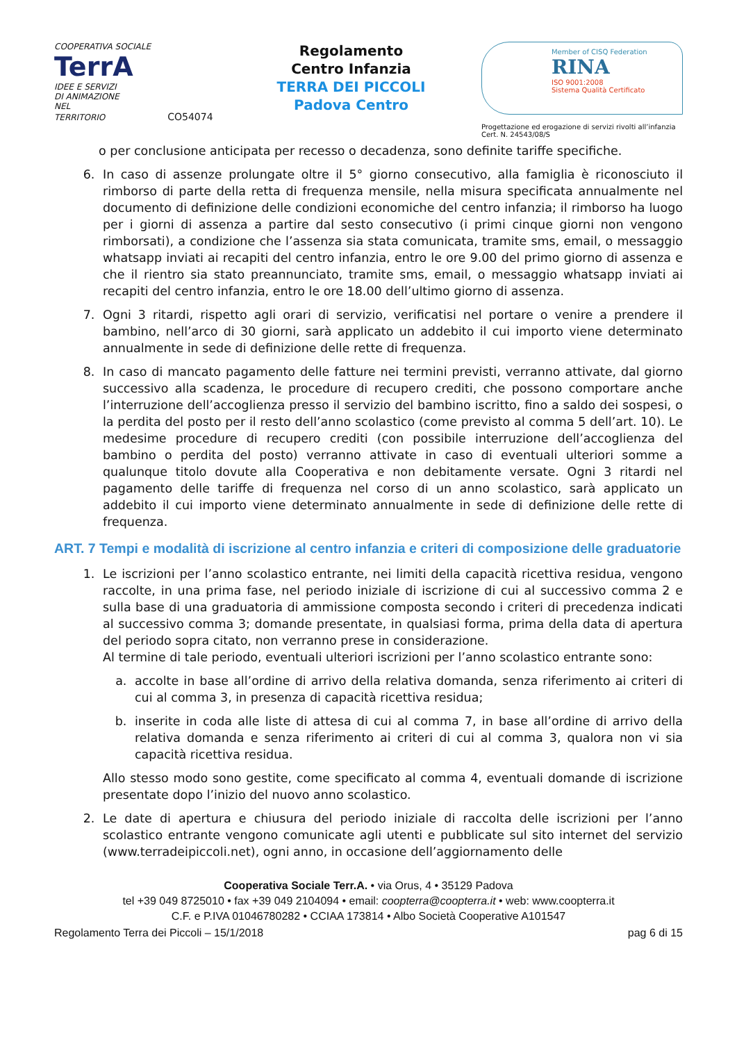COOPERATIVA SOCIALE
TerrA
IDEE E SERVIZI
DI ANIMAZIONE
NEL TERRITORIO CO54074
Regolamento
Centro Infanzia
TERRA DEI PICCOLI
Padova Centro
Member of CISQ Federation
RINA
ISO 9001:2008
Sistema Qualità Certificato
Progettazione ed erogazione di servizi rivolti all’infanzia
Cert. N. 24543/08/S
o per conclusione anticipata per recesso o decadenza, sono definite tariffe specifiche.
6. In caso di assenze prolungate oltre il 5° giorno consecutivo, alla famiglia è riconosciuto il rimborso di parte della retta di frequenza mensile, nella misura specificata annualmente nel documento di definizione delle condizioni economiche del centro infanzia; il rimborso ha luogo per i giorni di assenza a partire dal sesto consecutivo (i primi cinque giorni non vengono rimborsati), a condizione che l’assenza sia stata comunicata, tramite sms, email, o messaggio whatsapp inviati ai recapiti del centro infanzia, entro le ore 9.00 del primo giorno di assenza e che il rientro sia stato preannunciato, tramite sms, email, o messaggio whatsapp inviati ai recapiti del centro infanzia, entro le ore 18.00 dell’ultimo giorno di assenza.
7. Ogni 3 ritardi, rispetto agli orari di servizio, verificatisi nel portare o venire a prendere il bambino, nell’arco di 30 giorni, sarà applicato un addebito il cui importo viene determinato annualmente in sede di definizione delle rette di frequenza.
8. In caso di mancato pagamento delle fatture nei termini previsti, verranno attivate, dal giorno successivo alla scadenza, le procedure di recupero crediti, che possono comportare anche l’interruzione dell’accoglienza presso il servizio del bambino iscritto, fino a saldo dei sospesi, o la perdita del posto per il resto dell’anno scolastico (come previsto al comma 5 dell’art. 10). Le medesime procedure di recupero crediti (con possibile interruzione dell’accoglienza del bambino o perdita del posto) verranno attivate in caso di eventuali ulteriori somme a qualunque titolo dovute alla Cooperativa e non debitamente versate. Ogni 3 ritardi nel pagamento delle tariffe di frequenza nel corso di un anno scolastico, sarà applicato un addebito il cui importo viene determinato annualmente in sede di definizione delle rette di frequenza.
ART. 7 Tempi e modalità di iscrizione al centro infanzia e criteri di composizione delle graduatorie
1. Le iscrizioni per l’anno scolastico entrante, nei limiti della capacità ricettiva residua, vengono raccolte, in una prima fase, nel periodo iniziale di iscrizione di cui al successivo comma 2 e sulla base di una graduatoria di ammissione composta secondo i criteri di precedenza indicati al successivo comma 3; domande presentate, in qualsiasi forma, prima della data di apertura del periodo sopra citato, non verranno prese in considerazione.
Al termine di tale periodo, eventuali ulteriori iscrizioni per l’anno scolastico entrante sono:
a. accolte in base all’ordine di arrivo della relativa domanda, senza riferimento ai criteri di cui al comma 3, in presenza di capacità ricettiva residua;
b. inserite in coda alle liste di attesa di cui al comma 7, in base all’ordine di arrivo della relativa domanda e senza riferimento ai criteri di cui al comma 3, qualora non vi sia capacità ricettiva residua.
Allo stesso modo sono gestite, come specificato al comma 4, eventuali domande di iscrizione presentate dopo l’inizio del nuovo anno scolastico.
2. Le date di apertura e chiusura del periodo iniziale di raccolta delle iscrizioni per l’anno scolastico entrante vengono comunicate agli utenti e pubblicate sul sito internet del servizio (www.terradeipiccoli.net), ogni anno, in occasione dell’aggiornamento delle
Cooperativa Sociale Terr.A. • via Orus, 4 • 35129 Padova
tel +39 049 8725010 • fax +39 049 2104094 • email: coopterra@coopterra.it • web: www.coopterra.it
C.F. e P.IVA 01046780282 • CCIAA 173814 • Albo Società Cooperative A101547
Regolamento Terra dei Piccoli – 15/1/2018 pag 6 di 15